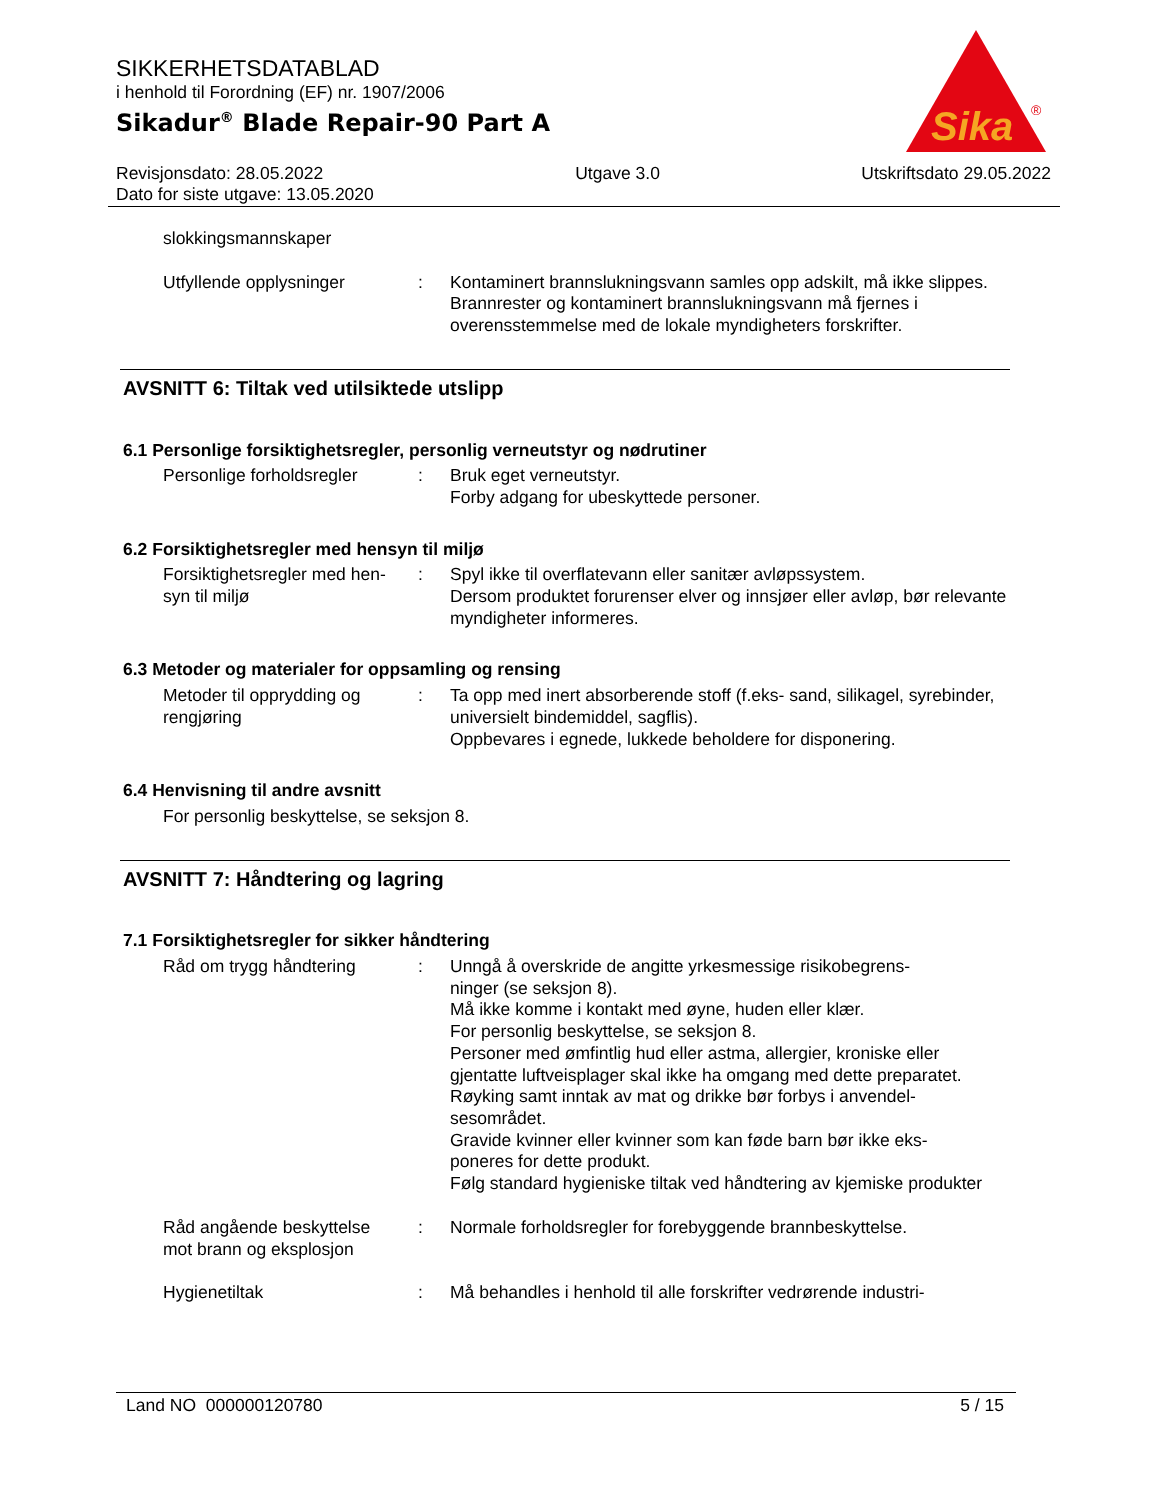SIKKERHETSDATABLAD
i henhold til Forordning (EF) nr. 1907/2006
Sikadur<sup>®</sup> Blade Repair-90 Part A
Sika
®
Revisjonsdato: 28.05.2022
Dato for siste utgave: 13.05.2020
Utgave 3.0 Utskriftsdato 29.05.2022
slokkingsmannskaper
Utfyllende opplysninger : Kontaminert brannslukningsvann samles opp adskilt, må ikke slippes.
Brannrester og kontaminert brannslukningsvann må fjernes i overensstemmelse med de lokale myndigheters forskrifter.
AVSNITT 6: Tiltak ved utilsiktede utslipp
6.1 Personlige forsiktighetsregler, personlig verneutstyr og nødrutiner
Personlige forholdsregler
: Bruk eget verneutstyr.
Forby adgang for ubeskyttede personer.
6.2 Forsiktighetsregler med hensyn til miljø
Forsiktighetsregler med hen-
syn til miljø
: Spyl ikke til overflatevann eller sanitær avløpssystem.
Dersom produktet forurenser elver og innsjøer eller avløp, bør relevante myndigheter informeres.
6.3 Metoder og materialer for oppsamling og rensing
Metoder til opprydding og
rengjøring
: Ta opp med inert absorberende stoff (f.eks- sand, silikagel, syrebinder, universielt bindemiddel, sagflis).
Oppbevares i egnede, lukkede beholdere for disponering.
6.4 Henvisning til andre avsnitt
For personlig beskyttelse, se seksjon 8.
AVSNITT 7: Håndtering og lagring
7.1 Forsiktighetsregler for sikker håndtering
Råd om trygg håndtering : Unngå å overskride de angitte yrkesmessige risikobegrens-
ninger (se seksjon 8).
Må ikke komme i kontakt med øyne, huden eller klær.
For personlig beskyttelse, se seksjon 8.
Personer med ømfintlig hud eller astma, allergier, kroniske eller gjentatte luftveisplager skal ikke ha omgang med dette preparatet.
Røyking samt inntak av mat og drikke bør forbys i anvendel-
sesområdet.
Gravide kvinner eller kvinner som kan føde barn bør ikke eks-
poneres for dette produkt.
Følg standard hygieniske tiltak ved håndtering av kjemiske produkter
Råd angående beskyttelse
mot brann og eksplosjon
: Normale forholdsregler for forebyggende brannbeskyttelse.
Hygienetiltak : Må behandles i henhold til alle forskrifter vedrørende industri-
Land NO 000000120780 5 / 15